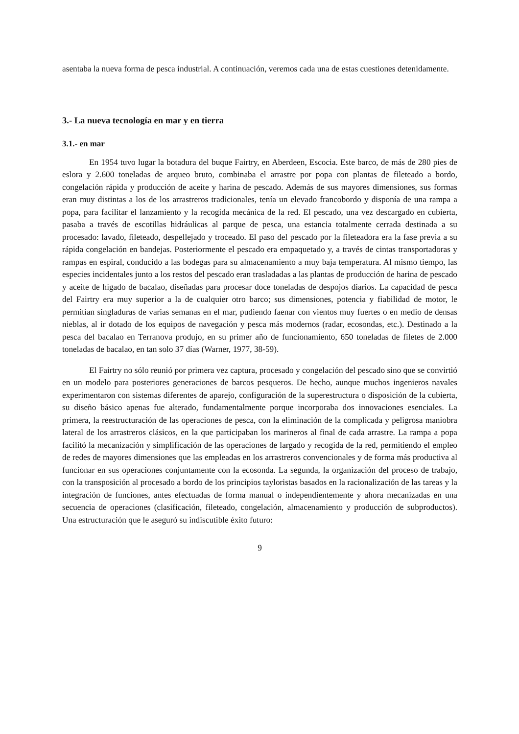asentaba la nueva forma de pesca industrial. A continuación, veremos cada una de estas cuestiones detenidamente.
3.- La nueva tecnología en mar y en tierra
3.1.- en mar
En 1954 tuvo lugar la botadura del buque Fairtry, en Aberdeen, Escocia. Este barco, de más de 280 pies de eslora y 2.600 toneladas de arqueo bruto, combinaba el arrastre por popa con plantas de fileteado a bordo, congelación rápida y producción de aceite y harina de pescado. Además de sus mayores dimensiones, sus formas eran muy distintas a los de los arrastreros tradicionales, tenía un elevado francobordo y disponía de una rampa a popa, para facilitar el lanzamiento y la recogida mecánica de la red. El pescado, una vez descargado en cubierta, pasaba a través de escotillas hidráulicas al parque de pesca, una estancia totalmente cerrada destinada a su procesado: lavado, fileteado, despellejado y troceado. El paso del pescado por la fileteadora era la fase previa a su rápida congelación en bandejas. Posteriormente el pescado era empaquetado y, a través de cintas transportadoras y rampas en espiral, conducido a las bodegas para su almacenamiento a muy baja temperatura. Al mismo tiempo, las especies incidentales junto a los restos del pescado eran trasladadas a las plantas de producción de harina de pescado y aceite de hígado de bacalao, diseñadas para procesar doce toneladas de despojos diarios. La capacidad de pesca del Fairtry era muy superior a la de cualquier otro barco; sus dimensiones, potencia y fiabilidad de motor, le permitían singladuras de varias semanas en el mar, pudiendo faenar con vientos muy fuertes o en medio de densas nieblas, al ir dotado de los equipos de navegación y pesca más modernos (radar, ecosondas, etc.). Destinado a la pesca del bacalao en Terranova produjo, en su primer año de funcionamiento, 650 toneladas de filetes de 2.000 toneladas de bacalao, en tan solo 37 días (Warner, 1977, 38-59).
El Fairtry no sólo reunió por primera vez captura, procesado y congelación del pescado sino que se convirtió en un modelo para posteriores generaciones de barcos pesqueros. De hecho, aunque muchos ingenieros navales experimentaron con sistemas diferentes de aparejo, configuración de la superestructura o disposición de la cubierta, su diseño básico apenas fue alterado, fundamentalmente porque incorporaba dos innovaciones esenciales. La primera, la reestructuración de las operaciones de pesca, con la eliminación de la complicada y peligrosa maniobra lateral de los arrastreros clásicos, en la que participaban los marineros al final de cada arrastre. La rampa a popa facilitó la mecanización y simplificación de las operaciones de largado y recogida de la red, permitiendo el empleo de redes de mayores dimensiones que las empleadas en los arrastreros convencionales y de forma más productiva al funcionar en sus operaciones conjuntamente con la ecosonda. La segunda, la organización del proceso de trabajo, con la transposición al procesado a bordo de los principios tayloristas basados en la racionalización de las tareas y la integración de funciones, antes efectuadas de forma manual o independientemente y ahora mecanizadas en una secuencia de operaciones (clasificación, fileteado, congelación, almacenamiento y producción de subproductos). Una estructuración que le aseguró su indiscutible éxito futuro:
9